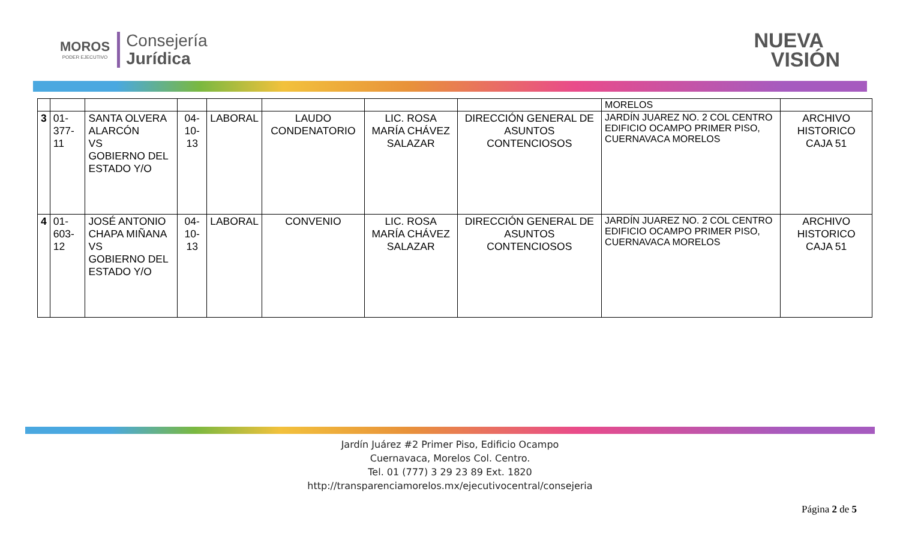MOROS
PODER EJECUTIVO
Consejería
Jurídica
NUEVA
VISIÓN
| | | | | | | | | MORELOS | |
| 3 | 01-377-11 | SANTA OLVERA ALARCÓN VS GOBIERNO DEL ESTADO Y/O | 04-10-13 | LABORAL | LAUDO CONDENATORIO | LIC. ROSA MARÍA CHÁVEZ SALAZAR | DIRECCIÓN GENERAL DE ASUNTOS CONTENCIOSOS | JARDÍN JUAREZ NO. 2 COL CENTRO EDIFICIO OCAMPO PRIMER PISO, CUERNAVACA MORELOS | ARCHIVO HISTORICO CAJA 51 |
| 4 | 01-603-12 | JOSÉ ANTONIO CHAPA MIÑANA VS GOBIERNO DEL ESTADO Y/O | 04-10-13 | LABORAL | CONVENIO | LIC. ROSA MARÍA CHÁVEZ SALAZAR | DIRECCIÓN GENERAL DE ASUNTOS CONTENCIOSOS | JARDÍN JUAREZ NO. 2 COL CENTRO EDIFICIO OCAMPO PRIMER PISO, CUERNAVACA MORELOS | ARCHIVO HISTORICO CAJA 51 |
Jardín Juárez #2 Primer Piso, Edificio Ocampo
Cuernavaca, Morelos Col. Centro.
Tel. 01 (777) 3 29 23 89 Ext. 1820
http://transparenciamorelos.mx/ejecutivocentral/consejeria
Página 2 de 5